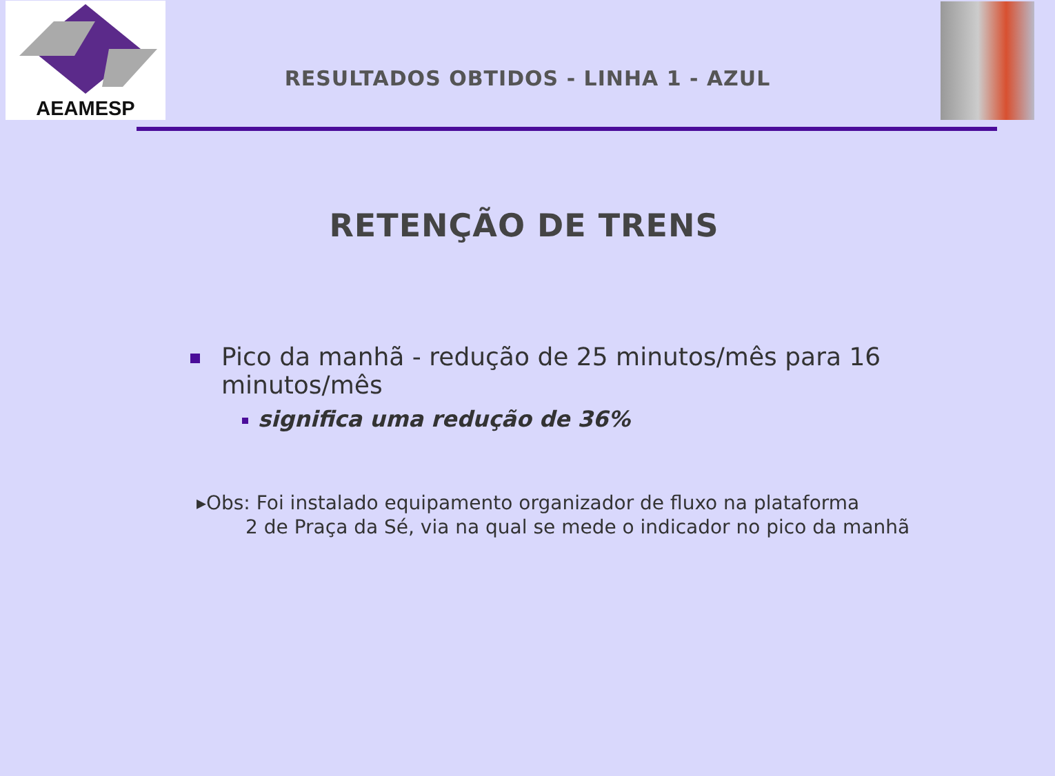AEAMESP
RESULTADOS OBTIDOS - LINHA 1 - AZUL
RETENÇÃO DE TRENS
Pico da manhã - redução de 25 minutos/mês para 16 minutos/mês
significa uma redução de 36%
▸Obs: Foi instalado equipamento organizador de fluxo na plataforma
2 de Praça da Sé, via na qual se mede o indicador no pico da manhã